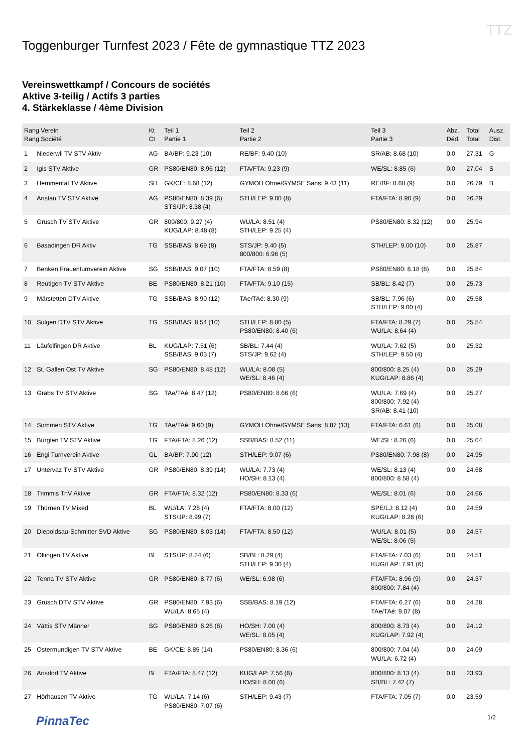TTZ
Toggenburger Turnfest 2023 / Fête de gymnastique TTZ 2023
Vereinswettkampf / Concours de sociétés
Aktive 3-teilig / Actifs 3 parties
4. Stärkeklasse / 4ème Division
| Rang Verein Rang Société | | Kt Ct | Teil 1 Partie 1 | Teil 2 Partie 2 | Teil 3 Partie 3 | Abz. Déd. | Total Total | Ausz. Dist. |
| --- | --- | --- | --- | --- | --- | --- | --- | --- |
| 1 | Niederwil TV STV Aktiv | AG | BA/BP: 9.23 (10) | RE/BF: 9.40 (10) | SR/AB: 8.68 (10) | 0.0 | 27.31 | G |
| 2 | Igis STV Aktive | GR | PS80/EN80: 8.96 (12) | FTA/FTA: 9.23 (9) | WE/SL: 8.85 (6) | 0.0 | 27.04 | S |
| 3 | Hemmental TV Aktive | SH | GK/CE: 8.68 (12) | GYMOH Ohne/GYMSE Sans: 9.43 (11) | RE/BF: 8.68 (9) | 0.0 | 26.79 | B |
| 4 | Aristau TV STV Aktive | AG | PS80/EN80: 8.39 (6) STS/JP: 8.38 (4) | STH/LEP: 9.00 (8) | FTA/FTA: 8.90 (9) | 0.0 | 26.29 | |
| 5 | Grüsch TV STV Aktive | GR | 800/800: 9.27 (4) KUG/LAP: 8.48 (8) | WU/LA: 8.51 (4) STH/LEP: 9.25 (4) | PS80/EN80: 8.32 (12) | 0.0 | 25.94 | |
| 6 | Basadingen DR Aktiv | TG | SSB/BAS: 8.69 (8) | STS/JP: 9.40 (5) 800/800: 6.96 (5) | STH/LEP: 9.00 (10) | 0.0 | 25.87 | |
| 7 | Benken Frauenturnverein Aktive | SG | SSB/BAS: 9.07 (10) | FTA/FTA: 8.59 (8) | PS80/EN80: 8.18 (8) | 0.0 | 25.84 | |
| 8 | Reutigen TV STV Aktive | BE | PS80/EN80: 8.21 (10) | FTA/FTA: 9.10 (15) | SB/BL: 8.42 (7) | 0.0 | 25.73 | |
| 9 | Märstetten DTV Aktive | TG | SSB/BAS: 8.90 (12) | TAe/TAé: 8.30 (9) | SB/BL: 7.96 (6) STH/LEP: 9.00 (4) | 0.0 | 25.58 | |
| 10 | Sulgen DTV STV Aktive | TG | SSB/BAS: 8.54 (10) | STH/LEP: 8.80 (5) PS80/EN80: 8.40 (6) | FTA/FTA: 8.29 (7) WU/LA: 8.64 (4) | 0.0 | 25.54 | |
| 11 | Läufelfingen DR Aktive | BL | KUG/LAP: 7.51 (6) SSB/BAS: 9.03 (7) | SB/BL: 7.44 (4) STS/JP: 9.62 (4) | WU/LA: 7.62 (5) STH/LEP: 9.50 (4) | 0.0 | 25.32 | |
| 12 | St. Gallen Ost TV Aktive | SG | PS80/EN80: 8.48 (12) | WU/LA: 8.08 (5) WE/SL: 8.46 (4) | 800/800: 8.25 (4) KUG/LAP: 8.86 (4) | 0.0 | 25.29 | |
| 13 | Grabs TV STV Aktive | SG | TAe/TAé: 8.47 (12) | PS80/EN80: 8.66 (6) | WU/LA: 7.69 (4) 800/800: 7.92 (4) SR/AB: 8.41 (10) | 0.0 | 25.27 | |
| 14 | Sommeri STV Aktive | TG | TAe/TAé: 9.60 (9) | GYMOH Ohne/GYMSE Sans: 8.87 (13) | FTA/FTA: 6.61 (6) | 0.0 | 25.08 | |
| 15 | Bürglen TV STV Aktive | TG | FTA/FTA: 8.26 (12) | SSB/BAS: 8.52 (11) | WE/SL: 8.26 (6) | 0.0 | 25.04 | |
| 16 | Engi Turnverein Aktive | GL | BA/BP: 7.90 (12) | STH/LEP: 9.07 (6) | PS80/EN80: 7.98 (8) | 0.0 | 24.95 | |
| 17 | Untervaz TV STV Aktive | GR | PS80/EN80: 8.39 (14) | WU/LA: 7.73 (4) HO/SH: 8.13 (4) | WE/SL: 8.13 (4) 800/800: 8.58 (4) | 0.0 | 24.68 | |
| 18 | Trimmis TnV Aktive | GR | FTA/FTA: 8.32 (12) | PS80/EN80: 8.33 (6) | WE/SL: 8.01 (6) | 0.0 | 24.66 | |
| 19 | Thürnen TV Mixed | BL | WU/LA: 7.28 (4) STS/JP: 8.99 (7) | FTA/FTA: 8.00 (12) | SPE/LJ: 8.12 (4) KUG/LAP: 8.28 (6) | 0.0 | 24.59 | |
| 20 | Diepoldsau-Schmitter SVD Aktive | SG | PS80/EN80: 8.03 (14) | FTA/FTA: 8.50 (12) | WU/LA: 8.01 (5) WE/SL: 8.06 (5) | 0.0 | 24.57 | |
| 21 | Oltingen TV Aktive | BL | STS/JP: 8.24 (6) | SB/BL: 8.29 (4) STH/LEP: 9.30 (4) | FTA/FTA: 7.03 (6) KUG/LAP: 7.91 (6) | 0.0 | 24.51 | |
| 22 | Tenna TV STV Aktive | GR | PS80/EN80: 8.77 (6) | WE/SL: 6.98 (6) | FTA/FTA: 8.96 (9) 800/800: 7.84 (4) | 0.0 | 24.37 | |
| 23 | Grüsch DTV STV Aktive | GR | PS80/EN80: 7.93 (6) WU/LA: 8.65 (4) | SSB/BAS: 8.19 (12) | FTA/FTA: 6.27 (6) TAe/TAé: 9.07 (8) | 0.0 | 24.28 | |
| 24 | Vättis STV Männer | SG | PS80/EN80: 8.26 (8) | HO/SH: 7.00 (4) WE/SL: 8.05 (4) | 800/800: 8.73 (4) KUG/LAP: 7.92 (4) | 0.0 | 24.12 | |
| 25 | Ostermundigen TV STV Aktive | BE | GK/CE: 8.85 (14) | PS80/EN80: 8.36 (6) | 800/800: 7.04 (4) WU/LA: 6.72 (4) | 0.0 | 24.09 | |
| 26 | Arisdorf TV Aktive | BL | FTA/FTA: 8.47 (12) | KUG/LAP: 7.56 (6) HO/SH: 8.00 (6) | 800/800: 8.13 (4) SB/BL: 7.42 (7) | 0.0 | 23.93 | |
| 27 | Hörhausen TV Aktive | TG | WU/LA: 7.14 (6) PS80/EN80: 7.07 (6) | STH/LEP: 9.43 (7) | FTA/FTA: 7.05 (7) | 0.0 | 23.59 | |
PinnaTec 1/2